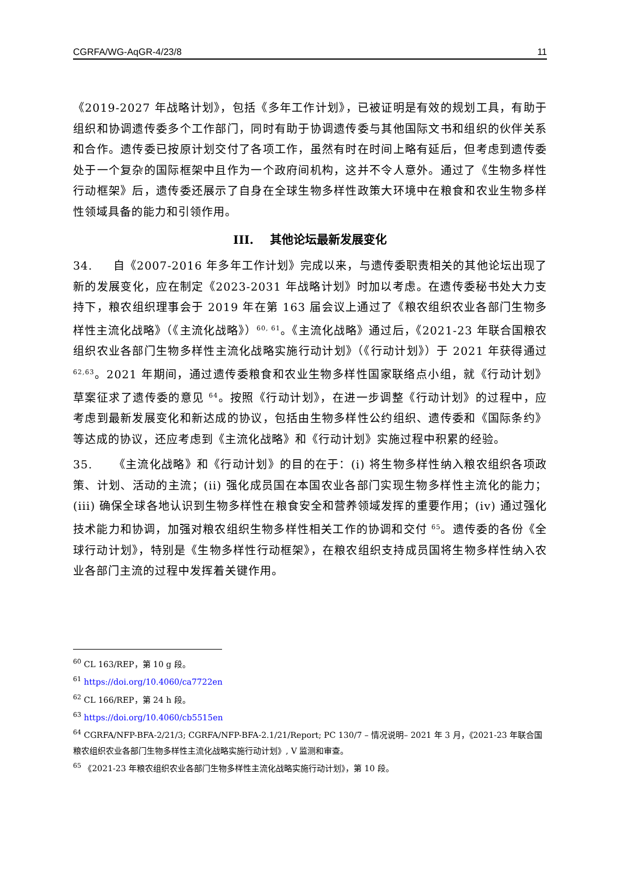CGRFA/WG-AqGR-4/23/8 11
《2019-2027 年战略计划》，包括《多年工作计划》，已被证明是有效的规划工具，有助于组织和协调遗传委多个工作部门，同时有助于协调遗传委与其他国际文书和组织的伙伴关系和合作。遗传委已按原计划交付了各项工作，虽然有时在时间上略有延后，但考虑到遗传委处于一个复杂的国际框架中且作为一个政府间机构，这并不令人意外。通过了《生物多样性行动框架》后，遗传委还展示了自身在全球生物多样性政策大环境中在粮食和农业生物多样性领域具备的能力和引领作用。
III. 其他论坛最新发展变化
34. 自《2007-2016 年多年工作计划》完成以来，与遗传委职责相关的其他论坛出现了新的发展变化，应在制定《2023-2031 年战略计划》时加以考虑。在遗传委秘书处大力支持下，粮农组织理事会于 2019 年在第 163 届会议上通过了《粮农组织农业各部门生物多样性主流化战略》（《主流化战略》）<sup>60, 61</sup>。《主流化战略》通过后，《2021-23 年联合国粮农组织农业各部门生物多样性主流化战略实施行动计划》（《行动计划》）于 2021 年获得通过 <sup>62,63</sup>。2021 年期间，通过遗传委粮食和农业生物多样性国家联络点小组，就《行动计划》草案征求了遗传委的意见 <sup>64</sup>。按照《行动计划》，在进一步调整《行动计划》的过程中，应考虑到最新发展变化和新达成的协议，包括由生物多样性公约组织、遗传委和《国际条约》等达成的协议，还应考虑到《主流化战略》和《行动计划》实施过程中积累的经验。
35. 《主流化战略》和《行动计划》的目的在于：(i) 将生物多样性纳入粮农组织各项政策、计划、活动的主流；(ii) 强化成员国在本国农业各部门实现生物多样性主流化的能力；(iii) 确保全球各地认识到生物多样性在粮食安全和营养领域发挥的重要作用；(iv) 通过强化技术能力和协调，加强对粮农组织生物多样性相关工作的协调和交付 <sup>65</sup>。遗传委的各份《全球行动计划》，特别是《生物多样性行动框架》，在粮农组织支持成员国将生物多样性纳入农业各部门主流的过程中发挥着关键作用。
<sup>60</sup> CL 163/REP，第 10 g 段。
<sup>61</sup> https://doi.org/10.4060/ca7722en
<sup>62</sup> CL 166/REP，第 24 h 段。
<sup>63</sup> https://doi.org/10.4060/cb5515en
<sup>64</sup> CGRFA/NFP-BFA-2/21/3; CGRFA/NFP-BFA-2.1/21/Report; PC 130/7 – 情况说明– 2021 年 3 月，《2021-23 年联合国粮农组织农业各部门生物多样性主流化战略实施行动计划》, V 监测和审查。
<sup>65</sup> 《2021-23 年粮农组织农业各部门生物多样性主流化战略实施行动计划》，第 10 段。